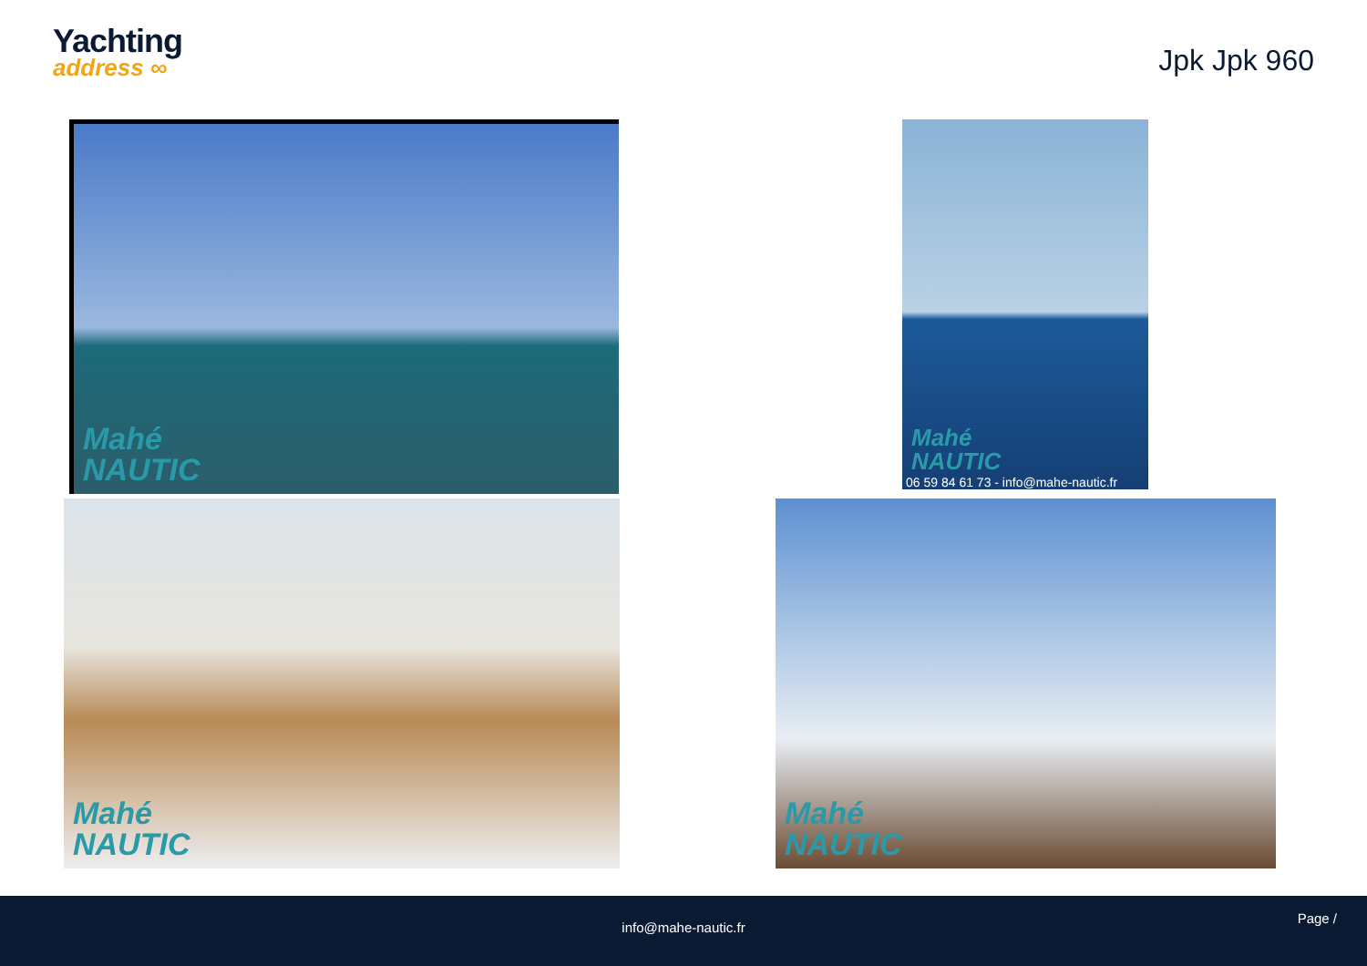Yachting
address ∞
Jpk Jpk 960
Mahé
NAUTIC
Mahé
NAUTIC
06 59 84 61 73 - info@mahe-nautic.fr
Mahé
NAUTIC
Mahé
NAUTIC
info@mahe-nautic.fr
Page /